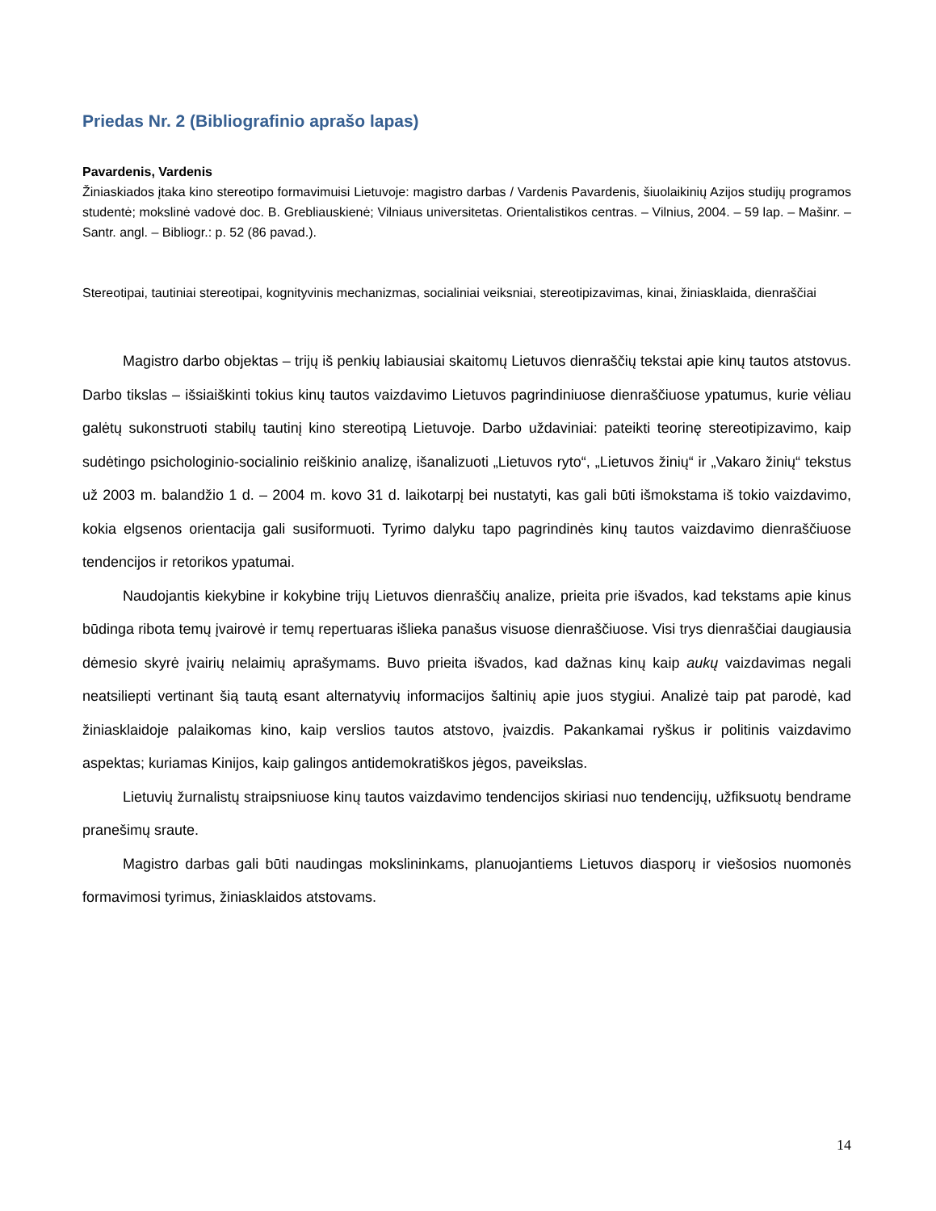Priedas Nr. 2 (Bibliografinio aprašo lapas)
Pavardenis, Vardenis
Žiniaskiados įtaka kino stereotipo formavimuisi Lietuvoje: magistro darbas / Vardenis Pavardenis, šiuolaikinių Azijos studijų programos studentė; mokslinė vadovė doc. B. Grebliauskienė; Vilniaus universitetas. Orientalistikos centras. – Vilnius, 2004. – 59 lap. – Mašinr. – Santr. angl. – Bibliogr.: p. 52 (86 pavad.).
Stereotipai, tautiniai stereotipai, kognityvinis mechanizmas, socialiniai veiksniai, stereotipizavimas, kinai, žiniasklaida, dienraščiai
Magistro darbo objektas – trijų iš penkių labiausiai skaitomų Lietuvos dienraščių tekstai apie kinų tautos atstovus. Darbo tikslas – išsiaiškinti tokius kinų tautos vaizdavimo Lietuvos pagrindiniuose dienraščiuose ypatumus, kurie vėliau galėtų sukonstruoti stabilų tautinį kino stereotipą Lietuvoje. Darbo uždaviniai: pateikti teorinę stereotipizavimo, kaip sudėtingo psichologinio-socialinio reiškinio analizę, išanalizuoti „Lietuvos ryto“, „Lietuvos žinių“ ir „Vakaro žinių“ tekstus už 2003 m. balandžio 1 d. – 2004 m. kovo 31 d. laikotarpį bei nustatyti, kas gali būti išmokstama iš tokio vaizdavimo, kokia elgsenos orientacija gali susiformuoti. Tyrimo dalyku tapo pagrindinės kinų tautos vaizdavimo dienraščiuose tendencijos ir retorikos ypatumai.
Naudojantis kiekybine ir kokybine trijų Lietuvos dienraščių analize, prieita prie išvados, kad tekstams apie kinus būdinga ribota temų įvairovė ir temų repertuaras išlieka panašus visuose dienraščiuose. Visi trys dienraščiai daugiausia dėmesio skyrė įvairių nelaimių aprašymams. Buvo prieita išvados, kad dažnas kinų kaip aukų vaizdavimas negali neatsiliepti vertinant šią tautą esant alternatyvių informacijos šaltinių apie juos stygiui. Analizė taip pat parodė, kad žiniasklaidoje palaikomas kino, kaip verslios tautos atstovo, įvaizdis. Pakankamai ryškus ir politinis vaizdavimo aspektas; kuriamas Kinijos, kaip galingos antidemokratiškos jėgos, paveikslas.
Lietuvių žurnalistų straipsniuose kinų tautos vaizdavimo tendencijos skiriasi nuo tendencijų, užfiksuotų bendrame pranešimų sraute.
Magistro darbas gali būti naudingas mokslininkams, planuojantiems Lietuvos diasporų ir viešosios nuomonės formavimosi tyrimus, žiniasklaidos atstovams.
14